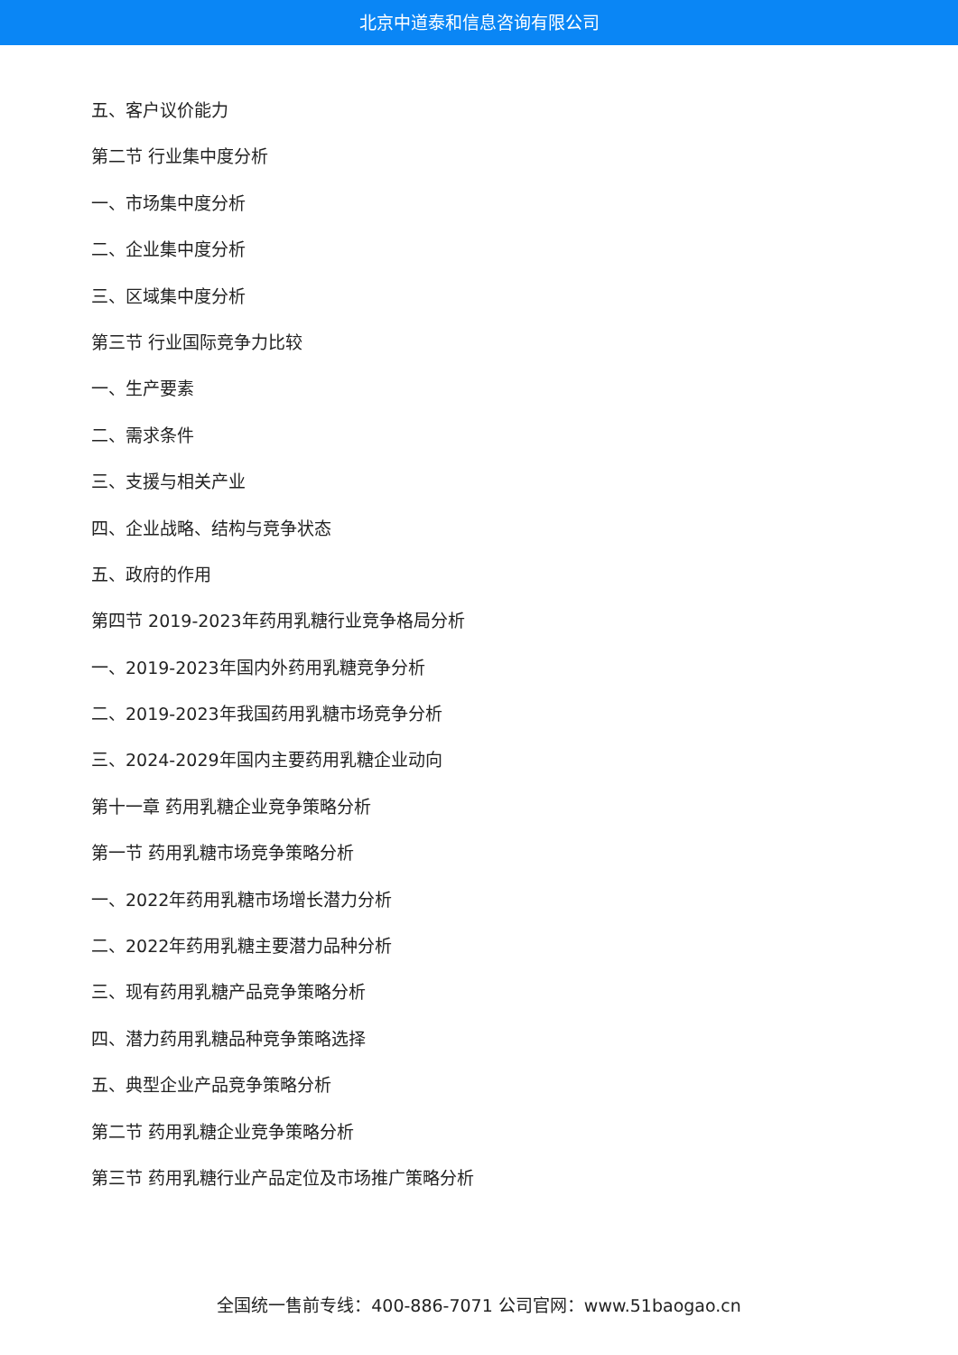北京中道泰和信息咨询有限公司
五、客户议价能力
第二节 行业集中度分析
一、市场集中度分析
二、企业集中度分析
三、区域集中度分析
第三节 行业国际竞争力比较
一、生产要素
二、需求条件
三、支援与相关产业
四、企业战略、结构与竞争状态
五、政府的作用
第四节 2019-2023年药用乳糖行业竞争格局分析
一、2019-2023年国内外药用乳糖竞争分析
二、2019-2023年我国药用乳糖市场竞争分析
三、2024-2029年国内主要药用乳糖企业动向
第十一章 药用乳糖企业竞争策略分析
第一节 药用乳糖市场竞争策略分析
一、2022年药用乳糖市场增长潜力分析
二、2022年药用乳糖主要潜力品种分析
三、现有药用乳糖产品竞争策略分析
四、潜力药用乳糖品种竞争策略选择
五、典型企业产品竞争策略分析
第二节 药用乳糖企业竞争策略分析
第三节 药用乳糖行业产品定位及市场推广策略分析
全国统一售前专线：400-886-7071 公司官网：www.51baogao.cn